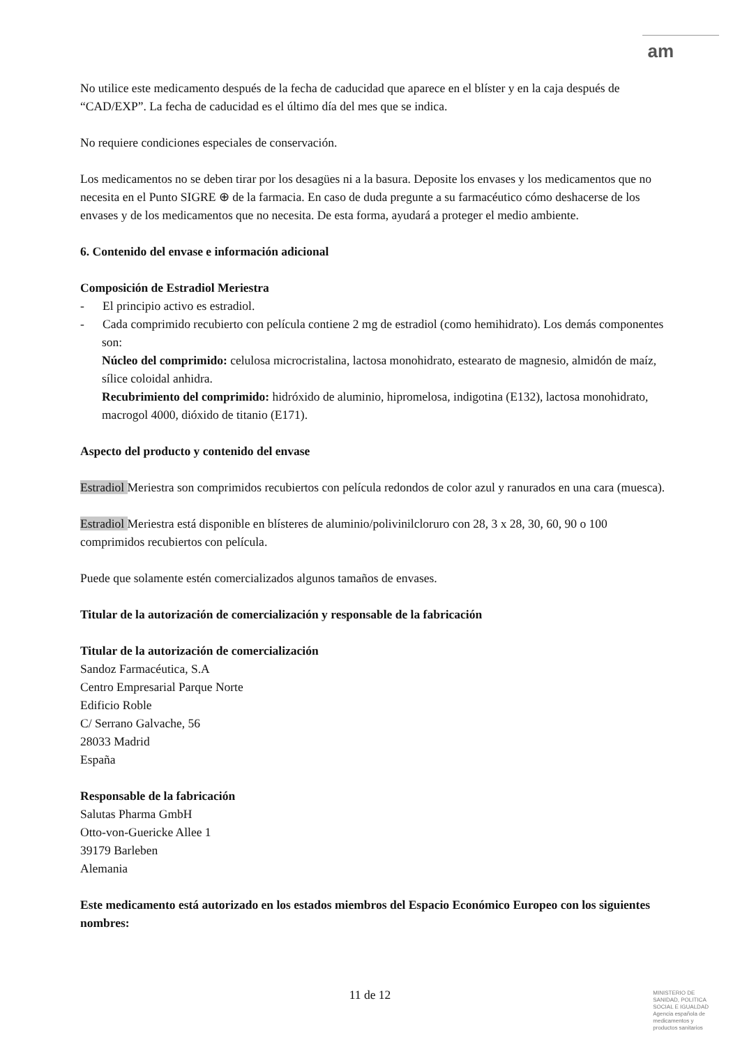am
No utilice este medicamento después de la fecha de caducidad que aparece en el blíster y en la caja después de “CAD/EXP”. La fecha de caducidad es el último día del mes que se indica.
No requiere condiciones especiales de conservación.
Los medicamentos no se deben tirar por los desagües ni a la basura. Deposite los envases y los medicamentos que no necesita en el Punto SIGRE ⊕ de la farmacia. En caso de duda pregunte a su farmacéutico cómo deshacerse de los envases y de los medicamentos que no necesita. De esta forma, ayudará a proteger el medio ambiente.
6. Contenido del envase e información adicional
Composición de Estradiol Meriestra
- El principio activo es estradiol.
- Cada comprimido recubierto con película contiene 2 mg de estradiol (como hemihidrato). Los demás componentes son:
Núcleo del comprimido: celulosa microcristalina, lactosa monohidrato, estearato de magnesio, almidón de maíz, sílice coloidal anhidra.
Recubrimiento del comprimido: hidróxido de aluminio, hipromelosa, indigotina (E132), lactosa monohidrato, macrogol 4000, dióxido de titanio (E171).
Aspecto del producto y contenido del envase
Estradiol Meriestra son comprimidos recubiertos con película redondos de color azul y ranurados en una cara (muesca).
Estradiol Meriestra está disponible en blísteres de aluminio/polivinilcloruro con 28, 3 x 28, 30, 60, 90 o 100 comprimidos recubiertos con película.
Puede que solamente estén comercializados algunos tamaños de envases.
Titular de la autorización de comercialización y responsable de la fabricación
Titular de la autorización de comercialización
Sandoz Farmacéutica, S.A
Centro Empresarial Parque Norte
Edificio Roble
C/ Serrano Galvache, 56
28033 Madrid
España
Responsable de la fabricación
Salutas Pharma GmbH
Otto-von-Guericke Allee 1
39179 Barleben
Alemania
Este medicamento está autorizado en los estados miembros del Espacio Económico Europeo con los siguientes nombres:
11 de 12
MINISTERIO DE
SANIDAD, POLITICA
SOCIAL E IGUALDAD
Agencia española de
medicamentos y
productos sanitarios